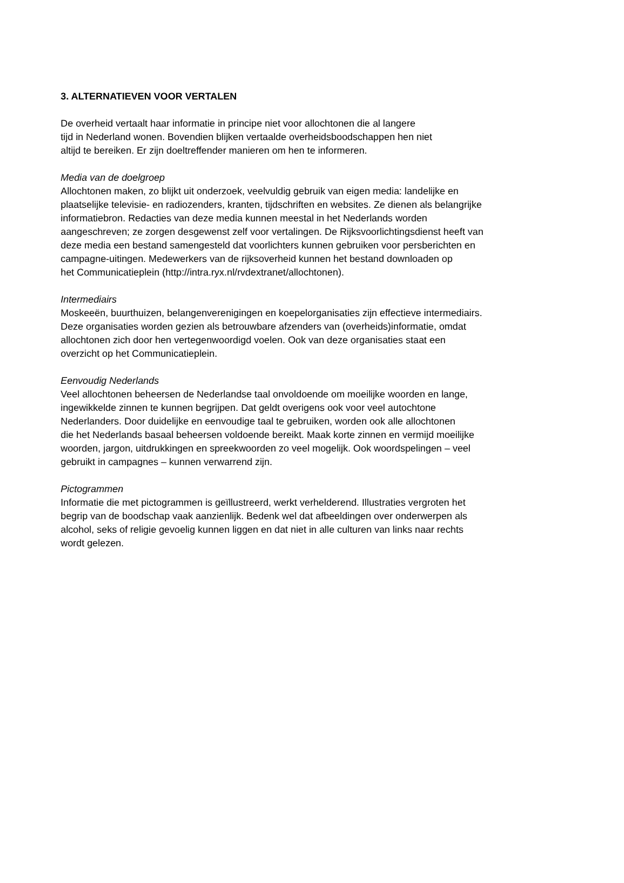3. ALTERNATIEVEN VOOR VERTALEN
De overheid vertaalt haar informatie in principe niet voor allochtonen die al langere
tijd in Nederland wonen. Bovendien blijken vertaalde overheidsboodschappen hen niet
altijd te bereiken. Er zijn doeltreffender manieren om hen te informeren.
Media van de doelgroep
Allochtonen maken, zo blijkt uit onderzoek, veelvuldig gebruik van eigen media: landelijke en
plaatselijke televisie- en radiozenders, kranten, tijdschriften en websites. Ze dienen als belangrijke
informatiebron. Redacties van deze media kunnen meestal in het Nederlands worden
aangeschreven; ze zorgen desgewenst zelf voor vertalingen. De Rijksvoorlichtingsdienst heeft van
deze media een bestand samengesteld dat voorlichters kunnen gebruiken voor persberichten en
campagne-uitingen. Medewerkers van de rijksoverheid kunnen het bestand downloaden op
het Communicatieplein (http://intra.ryx.nl/rvdextranet/allochtonen).
Intermediairs
Moskeeën, buurthuizen, belangenverenigingen en koepelorganisaties zijn effectieve intermediairs.
Deze organisaties worden gezien als betrouwbare afzenders van (overheids)informatie, omdat
allochtonen zich door hen vertegenwoordigd voelen. Ook van deze organisaties staat een
overzicht op het Communicatieplein.
Eenvoudig Nederlands
Veel allochtonen beheersen de Nederlandse taal onvoldoende om moeilijke woorden en lange,
ingewikkelde zinnen te kunnen begrijpen. Dat geldt overigens ook voor veel autochtone
Nederlanders. Door duidelijke en eenvoudige taal te gebruiken, worden ook alle allochtonen
die het Nederlands basaal beheersen voldoende bereikt. Maak korte zinnen en vermijd moeilijke
woorden, jargon, uitdrukkingen en spreekwoorden zo veel mogelijk. Ook woordspelingen – veel
gebruikt in campagnes – kunnen verwarrend zijn.
Pictogrammen
Informatie die met pictogrammen is geïllustreerd, werkt verhelderend. Illustraties vergroten het
begrip van de boodschap vaak aanzienlijk. Bedenk wel dat afbeeldingen over onderwerpen als
alcohol, seks of religie gevoelig kunnen liggen en dat niet in alle culturen van links naar rechts
wordt gelezen.